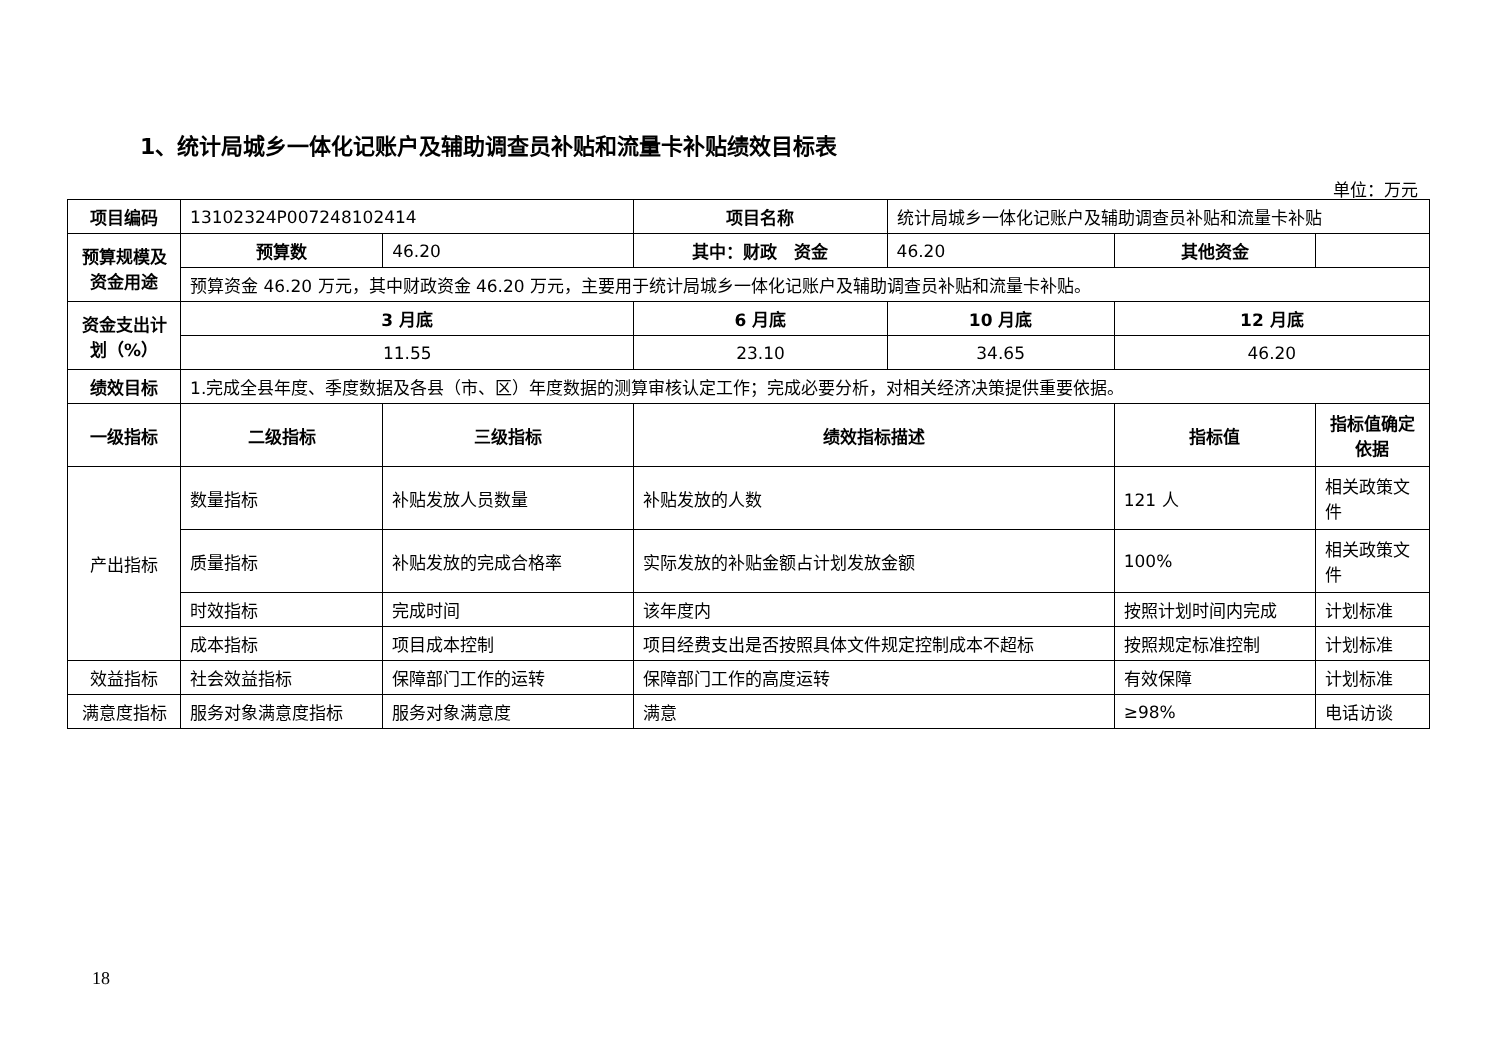1、统计局城乡一体化记账户及辅助调查员补贴和流量卡补贴绩效目标表
单位：万元
| 项目编码 | 13102324P007248102414 | | 项目名称 | 统计局城乡一体化记账户及辅助调查员补贴和流量卡补贴 | | |
| 预算规模及资金用途 | 预算数 | 46.20 | 其中：财政 资金 | 46.20 | 其他资金 | |
| | 预算资金 46.20 万元，其中财政资金 46.20 万元，主要用于统计局城乡一体化记账户及辅助调查员补贴和流量卡补贴。 | | | | | |
| 资金支出计划（%） | 3 月底 | | 6 月底 | 10 月底 | 12 月底 | |
| | 11.55 | | 23.10 | 34.65 | 46.20 | |
| 绩效目标 | 1.完成全县年度、季度数据及各县（市、区）年度数据的测算审核认定工作；完成必要分析，对相关经济决策提供重要依据。 | | | | | |
| 一级指标 | 二级指标 | 三级指标 | 绩效指标描述 | | 指标值 | 指标值确定依据 |
| 产出指标 | 数量指标 | 补贴发放人员数量 | 补贴发放的人数 | | 121 人 | 相关政策文件 |
| | 质量指标 | 补贴发放的完成合格率 | 实际发放的补贴金额占计划发放金额 | | 100% | 相关政策文件 |
| | 时效指标 | 完成时间 | 该年度内 | | 按照计划时间内完成 | 计划标准 |
| | 成本指标 | 项目成本控制 | 项目经费支出是否按照具体文件规定控制成本不超标 | | 按照规定标准控制 | 计划标准 |
| 效益指标 | 社会效益指标 | 保障部门工作的运转 | 保障部门工作的高度运转 | | 有效保障 | 计划标准 |
| 满意度指标 | 服务对象满意度指标 | 服务对象满意度 | 满意 | | ≥98% | 电话访谈 |
18